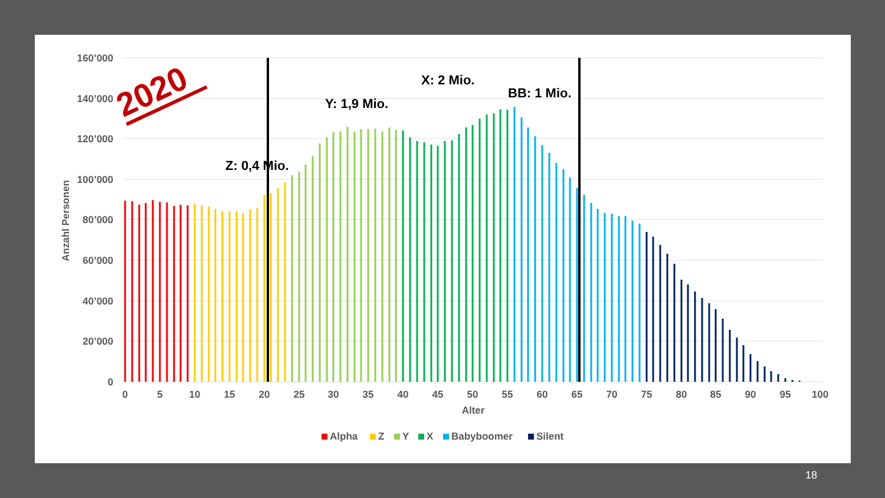160’000
140’000
120’000
100’000
80’000
60’000
40’000
20’000
0
Anzahl Personen
0
5
10
15
20
25
30
35
40
45
50
55
60
65
70
75
80
85
90
95
100
Alter
Z: 0,4 Mio.
Y: 1,9 Mio.
X: 2 Mio.
BB: 1 Mio.
2020
Alpha
Z
Y
X
Babyboomer
Silent
18